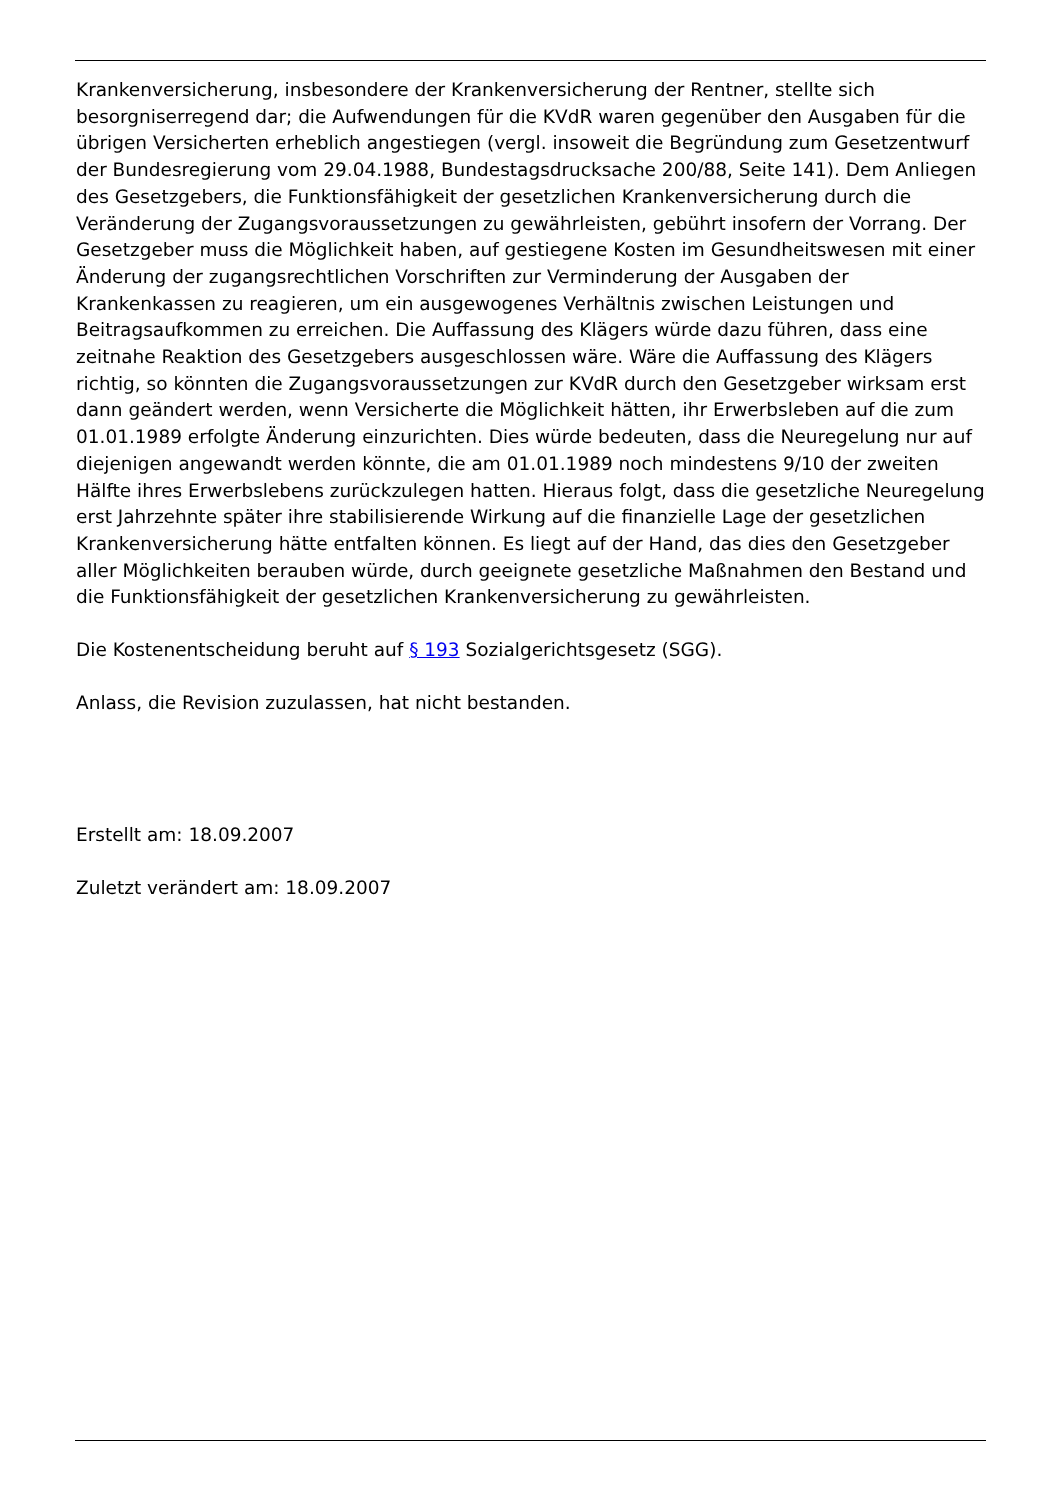Krankenversicherung, insbesondere der Krankenversicherung der Rentner, stellte sich besorgniserregend dar; die Aufwendungen für die KVdR waren gegenüber den Ausgaben für die übrigen Versicherten erheblich angestiegen (vergl. insoweit die Begründung zum Gesetzentwurf der Bundesregierung vom 29.04.1988, Bundestagsdrucksache 200/88, Seite 141). Dem Anliegen des Gesetzgebers, die Funktionsfähigkeit der gesetzlichen Krankenversicherung durch die Veränderung der Zugangsvoraussetzungen zu gewährleisten, gebührt insofern der Vorrang. Der Gesetzgeber muss die Möglichkeit haben, auf gestiegene Kosten im Gesundheitswesen mit einer Änderung der zugangsrechtlichen Vorschriften zur Verminderung der Ausgaben der Krankenkassen zu reagieren, um ein ausgewogenes Verhältnis zwischen Leistungen und Beitragsaufkommen zu erreichen. Die Auffassung des Klägers würde dazu führen, dass eine zeitnahe Reaktion des Gesetzgebers ausgeschlossen wäre. Wäre die Auffassung des Klägers richtig, so könnten die Zugangsvoraussetzungen zur KVdR durch den Gesetzgeber wirksam erst dann geändert werden, wenn Versicherte die Möglichkeit hätten, ihr Erwerbsleben auf die zum 01.01.1989 erfolgte Änderung einzurichten. Dies würde bedeuten, dass die Neuregelung nur auf diejenigen angewandt werden könnte, die am 01.01.1989 noch mindestens 9/10 der zweiten Hälfte ihres Erwerbslebens zurückzulegen hatten. Hieraus folgt, dass die gesetzliche Neuregelung erst Jahrzehnte später ihre stabilisierende Wirkung auf die finanzielle Lage der gesetzlichen Krankenversicherung hätte entfalten können. Es liegt auf der Hand, das dies den Gesetzgeber aller Möglichkeiten berauben würde, durch geeignete gesetzliche Maßnahmen den Bestand und die Funktionsfähigkeit der gesetzlichen Krankenversicherung zu gewährleisten.
Die Kostenentscheidung beruht auf § 193 Sozialgerichtsgesetz (SGG).
Anlass, die Revision zuzulassen, hat nicht bestanden.
Erstellt am: 18.09.2007
Zuletzt verändert am: 18.09.2007